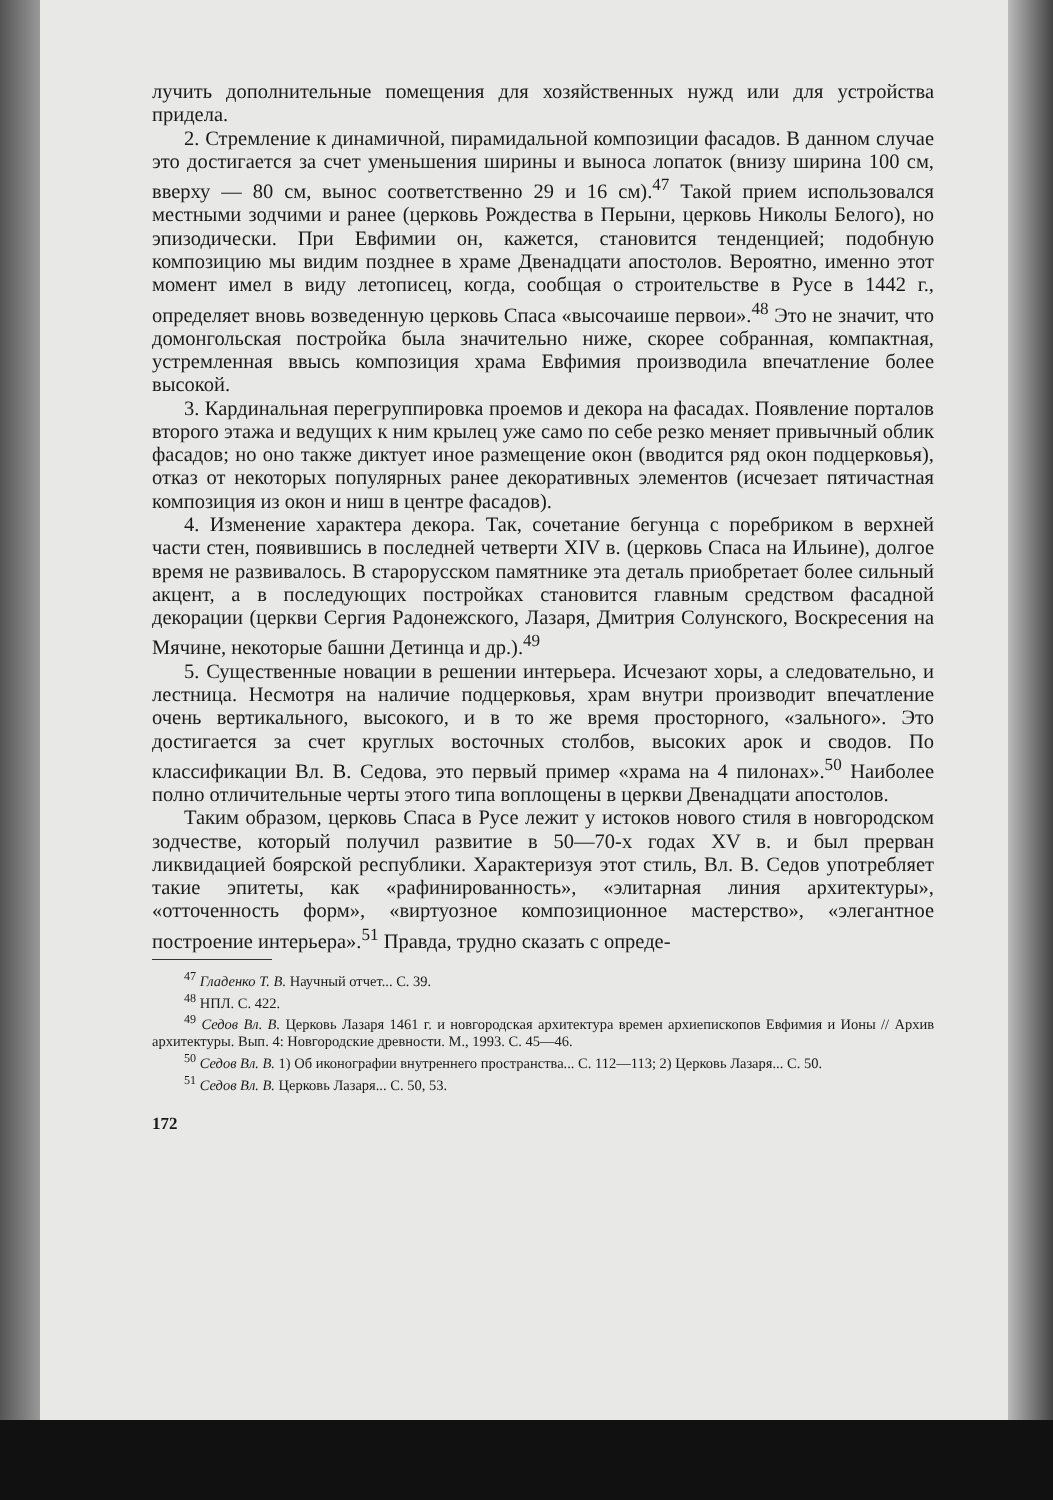лучить дополнительные помещения для хозяйственных нужд или для устройства придела.
2. Стремление к динамичной, пирамидальной композиции фасадов. В данном случае это достигается за счет уменьшения ширины и выноса лопаток (внизу ширина 100 см, вверху — 80 см, вынос соответственно 29 и 16 см).<sup>47</sup> Такой прием использовался местными зодчими и ранее (церковь Рождества в Перыни, церковь Николы Белого), но эпизодически. При Евфимии он, кажется, становится тенденцией; подобную композицию мы видим позднее в храме Двенадцати апостолов. Вероятно, именно этот момент имел в виду летописец, когда, сообщая о строительстве в Русе в 1442 г., определяет вновь возведенную церковь Спаса «высочаише первои».<sup>48</sup> Это не значит, что домонгольская постройка была значительно ниже, скорее собранная, компактная, устремленная ввысь композиция храма Евфимия производила впечатление более высокой.
3. Кардинальная перегруппировка проемов и декора на фасадах. Появление порталов второго этажа и ведущих к ним крылец уже само по себе резко меняет привычный облик фасадов; но оно также диктует иное размещение окон (вводится ряд окон подцерковья), отказ от некоторых популярных ранее декоративных элементов (исчезает пятичастная композиция из окон и ниш в центре фасадов).
4. Изменение характера декора. Так, сочетание бегунца с поребриком в верхней части стен, появившись в последней четверти XIV в. (церковь Спаса на Ильине), долгое время не развивалось. В старорусском памятнике эта деталь приобретает более сильный акцент, а в последующих постройках становится главным средством фасадной декорации (церкви Сергия Радонежского, Лазаря, Дмитрия Солунского, Воскресения на Мячине, некоторые башни Детинца и др.).<sup>49</sup>
5. Существенные новации в решении интерьера. Исчезают хоры, а следовательно, и лестница. Несмотря на наличие подцерковья, храм внутри производит впечатление очень вертикального, высокого, и в то же время просторного, «зального». Это достигается за счет круглых восточных столбов, высоких арок и сводов. По классификации Вл. В. Седова, это первый пример «храма на 4 пилонах».<sup>50</sup> Наиболее полно отличительные черты этого типа воплощены в церкви Двенадцати апостолов.
Таким образом, церковь Спаса в Русе лежит у истоков нового стиля в новгородском зодчестве, который получил развитие в 50—70-х годах XV в. и был прерван ликвидацией боярской республики. Характеризуя этот стиль, Вл. В. Седов употребляет такие эпитеты, как «рафинированность», «элитарная линия архитектуры», «отточенность форм», «виртуозное композиционное мастерство», «элегантное построение интерьера».<sup>51</sup> Правда, трудно сказать с опреде-
<sup>47</sup> Гладенко Т. В. Научный отчет... С. 39.
<sup>48</sup> НПЛ. С. 422.
<sup>49</sup> Седов Вл. В. Церковь Лазаря 1461 г. и новгородская архитектура времен архиепископов Евфимия и Ионы // Архив архитектуры. Вып. 4: Новгородские древности. М., 1993. С. 45—46.
<sup>50</sup> Седов Вл. В. 1) Об иконографии внутреннего пространства... С. 112—113; 2) Церковь Лазаря... С. 50.
<sup>51</sup> Седов Вл. В. Церковь Лазаря... С. 50, 53.
172